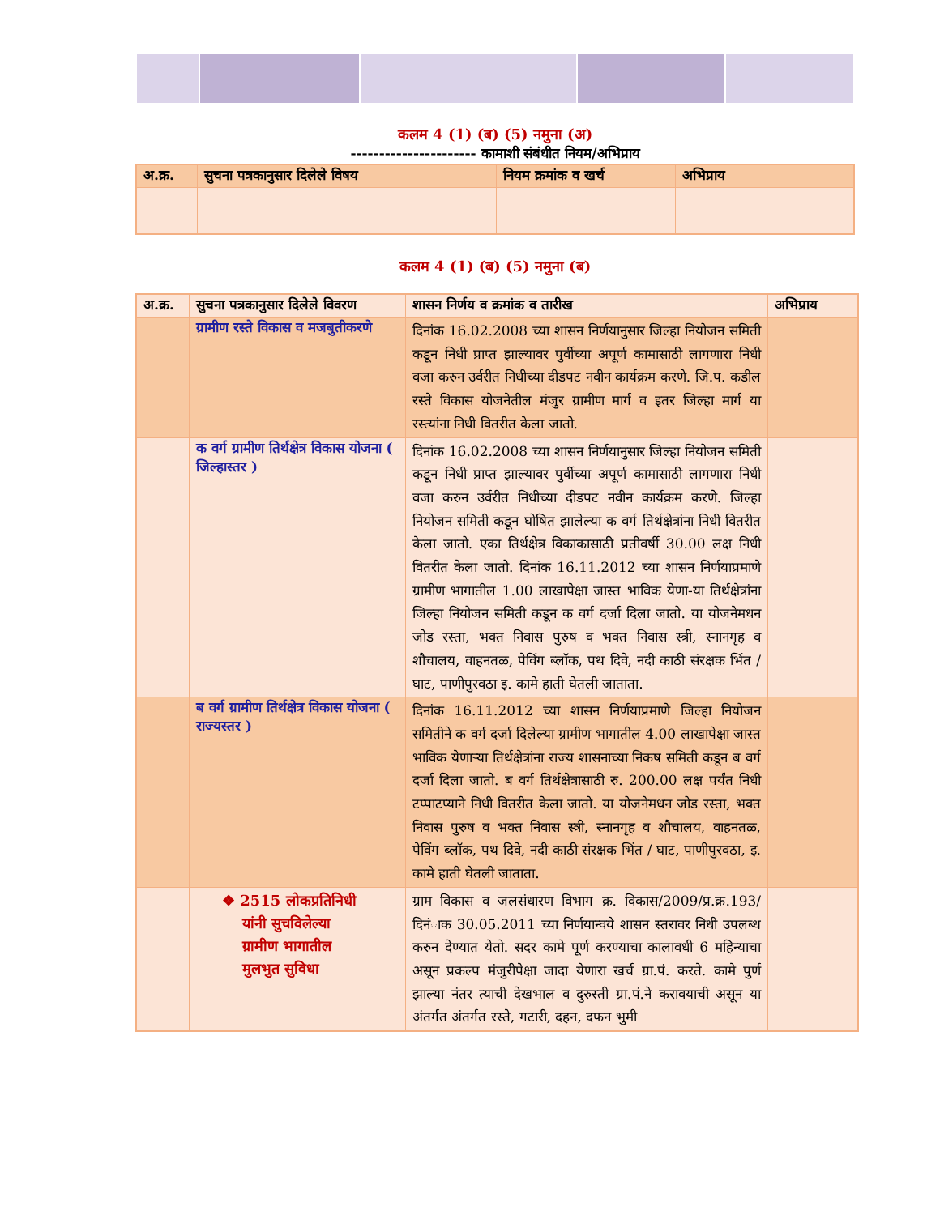कलम 4 (1) (ब) (5) नमुना (अ)
---------------------- कामाशी संबंधीत नियम/अभिप्राय
| अ.क्र. | सुचना पत्रकानुसार दिलेले विषय | नियम क्रमांक व खर्च | अभिप्राय |
| --- | --- | --- | --- |
कलम 4 (1) (ब) (5) नमुना (ब)
| अ.क्र. | सुचना पत्रकानुसार दिलेले विवरण | शासन निर्णय व क्रमांक व तारीख | अभिप्राय |
| --- | --- | --- | --- |
| | ग्रामीण रस्ते विकास व मजबुतीकरणे | दिनांक 16.02.2008 च्या शासन निर्णयानुसार जिल्हा नियोजन समिती कडून निधी प्राप्त झाल्यावर पुर्वीच्या अपूर्ण कामासाठी लागणारा निधी वजा करुन उर्वरीत निधीच्या दीडपट नवीन कार्यक्रम करणे. जि.प. कडील रस्ते विकास योजनेतील मंजुर ग्रामीण मार्ग व इतर जिल्हा मार्ग या रस्त्यांना निधी वितरीत केला जातो. | |
| | क वर्ग ग्रामीण तिर्थक्षेत्र विकास योजना ( जिल्हास्तर ) | दिनांक 16.02.2008 च्या शासन निर्णयानुसार जिल्हा नियोजन समिती कडून निधी प्राप्त झाल्यावर पुर्वीच्या अपूर्ण कामासाठी लागणारा निधी वजा करुन उर्वरीत निधीच्या दीडपट नवीन कार्यक्रम करणे. जिल्हा नियोजन समिती कडून घोषित झालेल्या क वर्ग तिर्थक्षेत्रांना निधी वितरीत केला जातो. एका तिर्थक्षेत्र विकाकासाठी प्रतीवर्षी 30.00 लक्ष निधी वितरीत केला जातो. दिनांक 16.11.2012 च्या शासन निर्णयाप्रमाणे ग्रामीण भागातील 1.00 लाखापेक्षा जास्त भाविक येणा-या तिर्थक्षेत्रांना जिल्हा नियोजन समिती कडून क वर्ग दर्जा दिला जातो. या योजनेमधन जोड रस्ता, भक्त निवास पुरुष व भक्त निवास स्त्री, स्नानगृह व शौचालय, वाहनतळ, पेविंग ब्लॉक, पथ दिवे, नदी काठी संरक्षक भिंत / घाट, पाणीपुरवठा इ. कामे हाती घेतली जाताता. | |
| | ब वर्ग ग्रामीण तिर्थक्षेत्र विकास योजना ( राज्यस्तर ) | दिनांक 16.11.2012 च्या शासन निर्णयाप्रमाणे जिल्हा नियोजन समितीने क वर्ग दर्जा दिलेल्या ग्रामीण भागातील 4.00 लाखापेक्षा जास्त भाविक येणाऱ्या तिर्थक्षेत्रांना राज्य शासनाच्या निकष समिती कडून ब वर्ग दर्जा दिला जातो. ब वर्ग तिर्थक्षेत्रासाठी रु. 200.00 लक्ष पर्यंत निधी टप्पाटप्याने निधी वितरीत केला जातो. या योजनेमधन जोड रस्ता, भक्त निवास पुरुष व भक्त निवास स्त्री, स्नानगृह व शौचालय, वाहनतळ, पेविंग ब्लॉक, पथ दिवे, नदी काठी संरक्षक भिंत / घाट, पाणीपुरवठा, इ. कामे हाती घेतली जाताता. | |
| | ❖ 2515 लोकप्रतिनिधी यांनी सुचविलेल्या ग्रामीण भागातील मुलभुत सुविधा | ग्राम विकास व जलसंधारण विभाग क्र. विकास/2009/प्र.क्र.193/ दिनंाक 30.05.2011 च्या निर्णयान्वये शासन स्तरावर निधी उपलब्ध करुन देण्यात येतो. सदर कामे पूर्ण करण्याचा कालावधी 6 महिन्याचा असून प्रकल्प मंजुरीपेक्षा जादा येणारा खर्च ग्रा.पं. करते. कामे पुर्ण झाल्या नंतर त्याची देखभाल व दुरुस्ती ग्रा.पं.ने करावयाची असून या अंतर्गत अंतर्गत रस्ते, गटारी, दहन, दफन भुमी | |